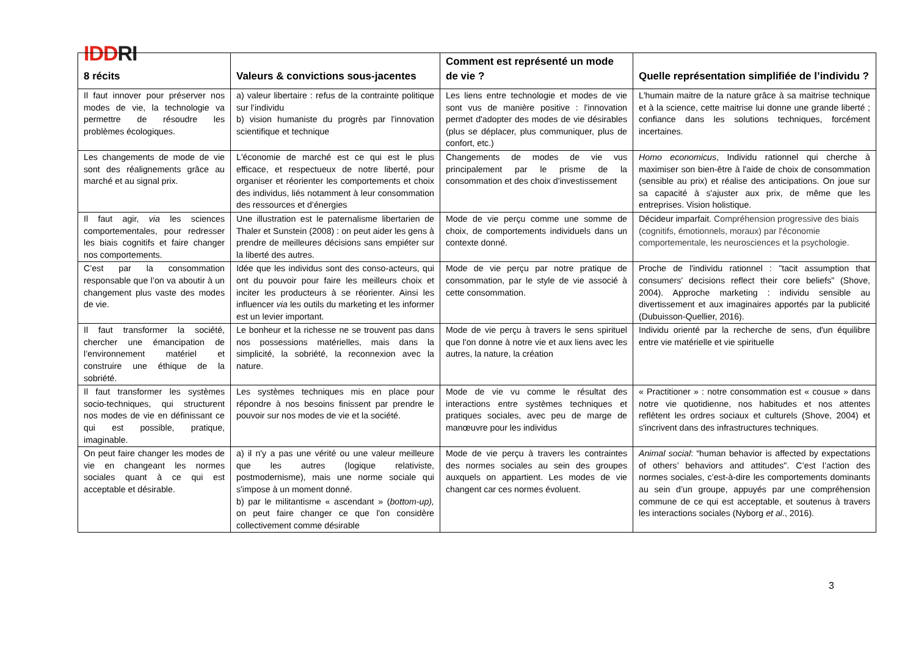IDDRI
| 8 récits | Valeurs & convictions sous-jacentes | Comment est représenté un mode de vie ? | Quelle représentation simplifiée de l’individu ? |
| --- | --- | --- | --- |
| Il faut innover pour préserver nos modes de vie, la technologie va permettre de résoudre les problèmes écologiques. | a) valeur libertaire : refus de la contrainte politique sur l’individu b) vision humaniste du progrès par l'innovation scientifique et technique | Les liens entre technologie et modes de vie sont vus de manière positive : l'innovation permet d'adopter des modes de vie désirables (plus se déplacer, plus communiquer, plus de confort, etc.) | L'humain maitre de la nature grâce à sa maitrise technique et à la science, cette maitrise lui donne une grande liberté ; confiance dans les solutions techniques, forcément incertaines. |
| Les changements de mode de vie sont des réalignements grâce au marché et au signal prix. | L'économie de marché est ce qui est le plus efficace, et respectueux de notre liberté, pour organiser et réorienter les comportements et choix des individus, liés notamment à leur consommation des ressources et d’énergies | Changements de modes de vie vus principalement par le prisme de la consommation et des choix d'investissement | Homo economicus , Individu rationnel qui cherche à maximiser son bien-être à l'aide de choix de consommation (sensible au prix) et réalise des anticipations. On joue sur sa capacité à s'ajuster aux prix, de même que les entreprises. Vision holistique. |
| Il faut agir, via les sciences comportementales, pour redresser les biais cognitifs et faire changer nos comportements. | Une illustration est le paternalisme libertarien de Thaler et Sunstein (2008) : on peut aider les gens à prendre de meilleures décisions sans empiéter sur la liberté des autres. | Mode de vie perçu comme une somme de choix, de comportements individuels dans un contexte donné. | Décideur imparfait. Compréhension progressive des biais (cognitifs, émotionnels, moraux) par l'économie comportementale, les neurosciences et la psychologie. |
| C’est par la consommation responsable que l’on va aboutir à un changement plus vaste des modes de vie. | Idée que les individus sont des conso-acteurs, qui ont du pouvoir pour faire les meilleurs choix et inciter les producteurs à se réorienter. Ainsi les influencer via les outils du marketing et les informer est un levier important. | Mode de vie perçu par notre pratique de consommation, par le style de vie associé à cette consommation. | Proche de l'individu rationnel : "tacit assumption that consumers' decisions reflect their core beliefs" (Shove, 2004). Approche marketing : individu sensible au divertissement et aux imaginaires apportés par la publicité (Dubuisson-Quellier, 2016). |
| Il faut transformer la société, chercher une émancipation de l’environnement matériel et construire une éthique de la sobriété. | Le bonheur et la richesse ne se trouvent pas dans nos possessions matérielles, mais dans la simplicité, la sobriété, la reconnexion avec la nature. | Mode de vie perçu à travers le sens spirituel que l'on donne à notre vie et aux liens avec les autres, la nature, la création | Individu orienté par la recherche de sens, d'un équilibre entre vie matérielle et vie spirituelle |
| Il faut transformer les systèmes socio-techniques, qui structurent nos modes de vie en définissant ce qui est possible, pratique, imaginable. | Les systèmes techniques mis en place pour répondre à nos besoins finissent par prendre le pouvoir sur nos modes de vie et la société. | Mode de vie vu comme le résultat des interactions entre systèmes techniques et pratiques sociales, avec peu de marge de manœuvre pour les individus | « Practitioner » : notre consommation est « cousue » dans notre vie quotidienne, nos habitudes et nos attentes reflètent les ordres sociaux et culturels (Shove, 2004) et s'incrivent dans des infrastructures techniques. |
| On peut faire changer les modes de vie en changeant les normes sociales quant à ce qui est acceptable et désirable. | a) il n'y a pas une vérité ou une valeur meilleure que les autres (logique relativiste, postmodernisme), mais une norme sociale qui s'impose à un moment donné. b) par le militantisme « ascendant » ( bottom-up), on peut faire changer ce que l'on considère collectivement comme désirable | Mode de vie perçu à travers les contraintes des normes sociales au sein des groupes auxquels on appartient. Les modes de vie changent car ces normes évoluent. | Animal social : “human behavior is affected by expectations of others’ behaviors and attitudes". C’est l’action des normes sociales, c’est-à-dire les comportements dominants au sein d’un groupe, appuyés par une compréhension commune de ce qui est acceptable, et soutenus à travers les interactions sociales (Nyborg et al ., 2016). |
3